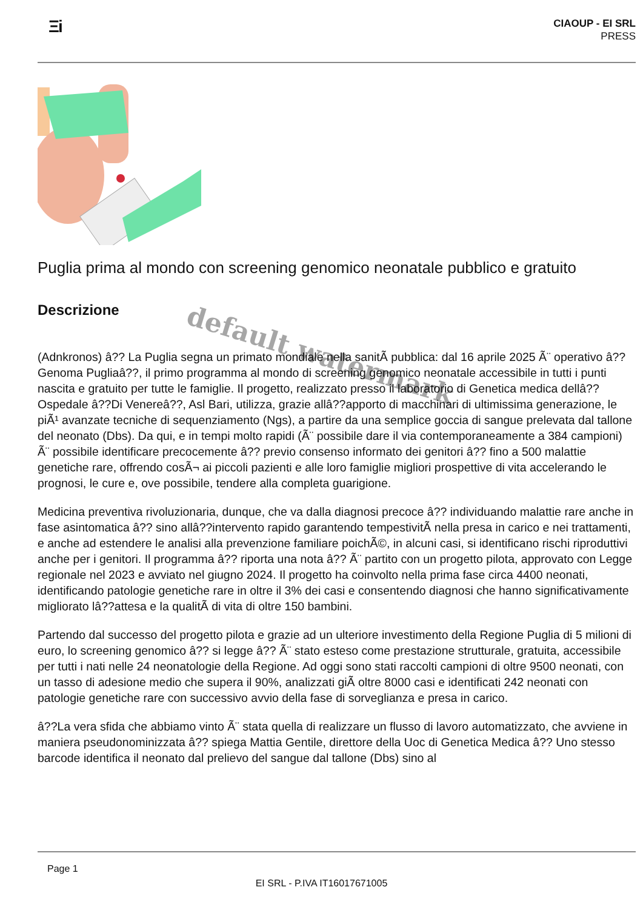Ξi
CIAOUP - EI SRL
PRESS
Puglia prima al mondo con screening genomico neonatale pubblico e gratuito
Descrizione
(Adnkronos) â?? La Puglia segna un primato mondiale nella sanitÃ pubblica: dal 16 aprile 2025 Ã¨ operativo â??Genoma Pugliaâ??, il primo programma al mondo di screening genomico neonatale accessibile in tutti i punti nascita e gratuito per tutte le famiglie. Il progetto, realizzato presso il laboratorio di Genetica medica dellâ??Ospedale â??Di Venereâ??, Asl Bari, utilizza, grazie allâ??apporto di macchinari di ultimissima generazione, le piÃ¹ avanzate tecniche di sequenziamento (Ngs), a partire da una semplice goccia di sangue prelevata dal tallone del neonato (Dbs). Da qui, e in tempi molto rapidi (Ã¨ possibile dare il via contemporaneamente a 384 campioni) Ã¨ possibile identificare precocemente â?? previo consenso informato dei genitori â?? fino a 500 malattie genetiche rare, offrendo cosÃ¬ ai piccoli pazienti e alle loro famiglie migliori prospettive di vita accelerando le prognosi, le cure e, ove possibile, tendere alla completa guarigione.
Medicina preventiva rivoluzionaria, dunque, che va dalla diagnosi precoce â?? individuando malattie rare anche in fase asintomatica â?? sino allâ??intervento rapido garantendo tempestivitÃ nella presa in carico e nei trattamenti, e anche ad estendere le analisi alla prevenzione familiare poichÃ©, in alcuni casi, si identificano rischi riproduttivi anche per i genitori. Il programma â?? riporta una nota â?? Ã¨ partito con un progetto pilota, approvato con Legge regionale nel 2023 e avviato nel giugno 2024. Il progetto ha coinvolto nella prima fase circa 4400 neonati, identificando patologie genetiche rare in oltre il 3% dei casi e consentendo diagnosi che hanno significativamente migliorato lâ??attesa e la qualitÃ di vita di oltre 150 bambini.
Partendo dal successo del progetto pilota e grazie ad un ulteriore investimento della Regione Puglia di 5 milioni di euro, lo screening genomico â?? si legge â?? Ã¨ stato esteso come prestazione strutturale, gratuita, accessibile per tutti i nati nelle 24 neonatologie della Regione. Ad oggi sono stati raccolti campioni di oltre 9500 neonati, con un tasso di adesione medio che supera il 90%, analizzati giÃ oltre 8000 casi e identificati 242 neonati con patologie genetiche rare con successivo avvio della fase di sorveglianza e presa in carico.
â??La vera sfida che abbiamo vinto Ã¨ stata quella di realizzare un flusso di lavoro automatizzato, che avviene in maniera pseudonominizzata â?? spiega Mattia Gentile, direttore della Uoc di Genetica Medica â?? Uno stesso barcode identifica il neonato dal prelievo del sangue dal tallone (Dbs) sino al
default watermark
Page 1
EI SRL - P.IVA IT16017671005